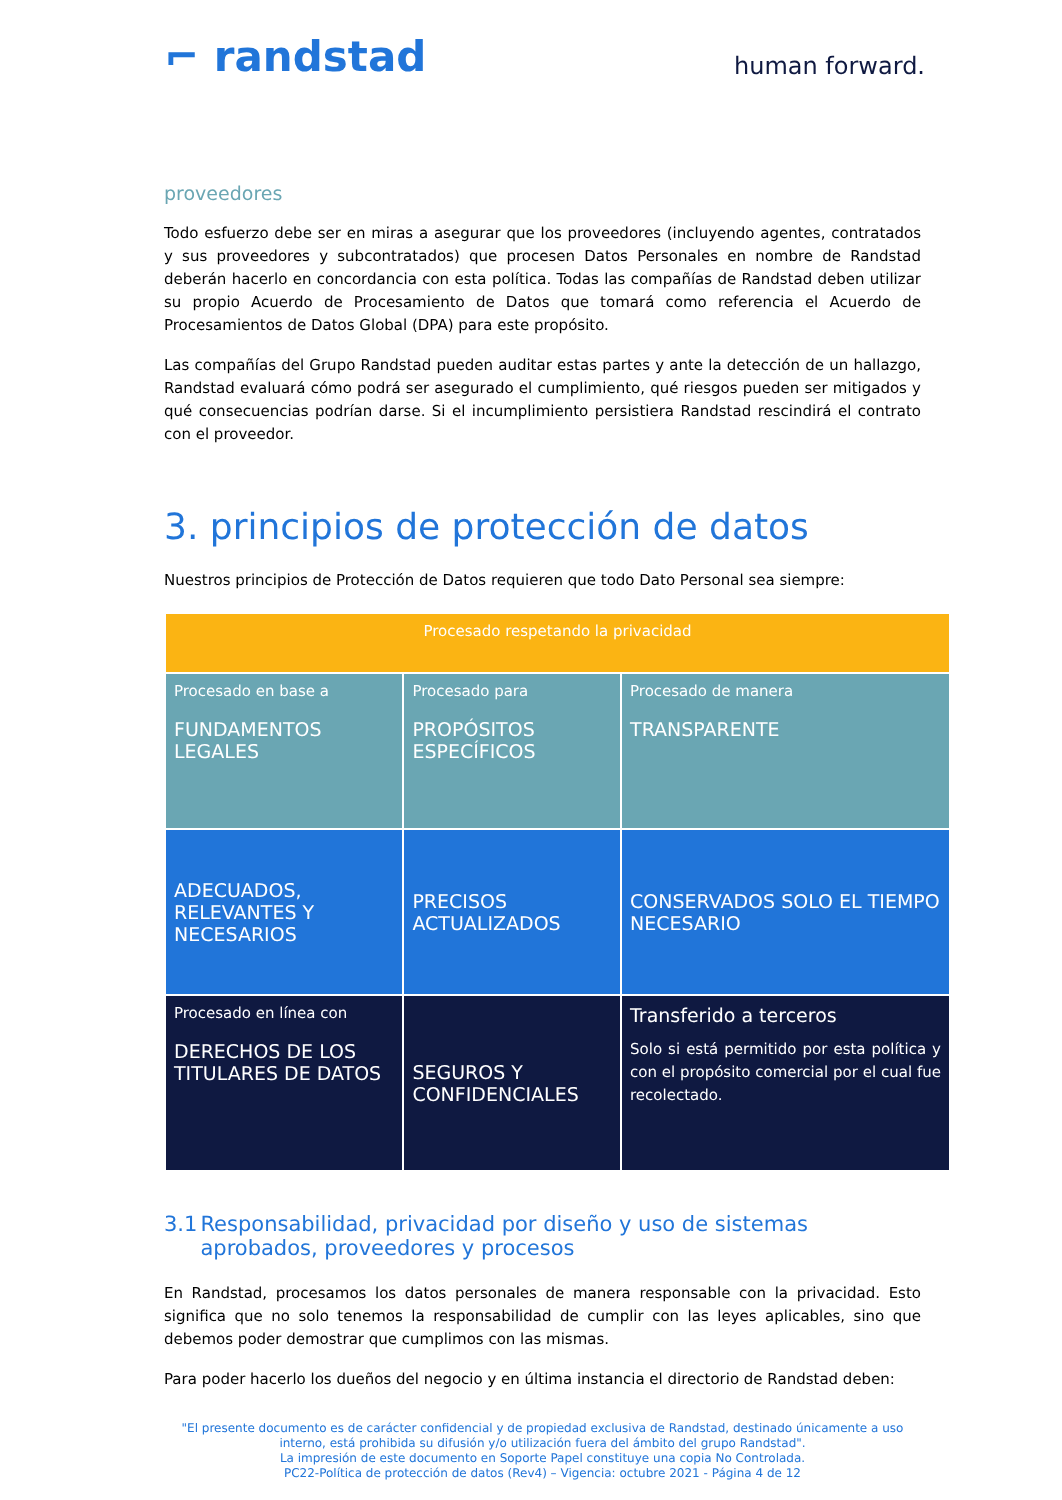⌐ randstad
human forward.
proveedores
Todo esfuerzo debe ser en miras a asegurar que los proveedores (incluyendo agentes, contratados y sus proveedores y subcontratados) que procesen Datos Personales en nombre de Randstad deberán hacerlo en concordancia con esta política. Todas las compañías de Randstad deben utilizar su propio Acuerdo de Procesamiento de Datos que tomará como referencia el Acuerdo de Procesamientos de Datos Global (DPA) para este propósito.
Las compañías del Grupo Randstad pueden auditar estas partes y ante la detección de un hallazgo, Randstad evaluará cómo podrá ser asegurado el cumplimiento, qué riesgos pueden ser mitigados y qué consecuencias podrían darse. Si el incumplimiento persistiera Randstad rescindirá el contrato con el proveedor.
3. principios de protección de datos
Nuestros principios de Protección de Datos requieren que todo Dato Personal sea siempre:
| Procesado respetando la privacidad | | |
| --- | --- | --- |
| Procesado en base a FUNDAMENTOS LEGALES | Procesado para PROPÓSITOS ESPECÍFICOS | Procesado de manera TRANSPARENTE |
| ADECUADOS, RELEVANTES Y NECESARIOS | PRECISOS ACTUALIZADOS | CONSERVADOS SOLO EL TIEMPO NECESARIO |
| Procesado en línea con DERECHOS DE LOS TITULARES DE DATOS | SEGUROS Y CONFIDENCIALES | Transferido a terceros Solo si está permitido por esta política y con el propósito comercial por el cual fue recolectado. |
3.1 Responsabilidad, privacidad por diseño y uso de sistemas aprobados, proveedores y procesos
En Randstad, procesamos los datos personales de manera responsable con la privacidad. Esto significa que no solo tenemos la responsabilidad de cumplir con las leyes aplicables, sino que debemos poder demostrar que cumplimos con las mismas.
Para poder hacerlo los dueños del negocio y en última instancia el directorio de Randstad deben:
"El presente documento es de carácter confidencial y de propiedad exclusiva de Randstad, destinado únicamente a uso interno, está prohibida su difusión y/o utilización fuera del ámbito del grupo Randstad".
La impresión de este documento en Soporte Papel constituye una copia No Controlada.
PC22-Política de protección de datos (Rev4) – Vigencia: octubre 2021 - Página 4 de 12